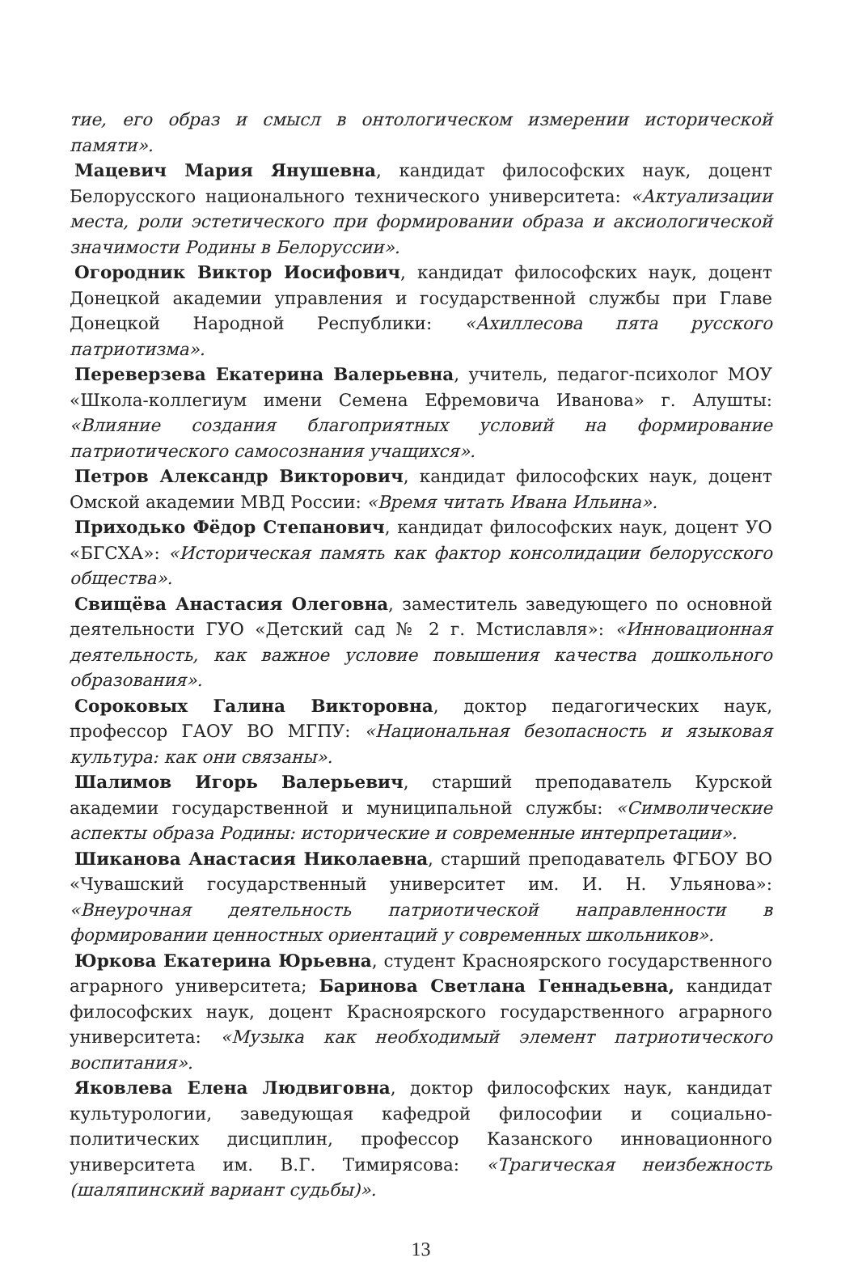тие, его образ и смысл в онтологическом измерении исторической памяти».
Мацевич Мария Янушевна, кандидат философских наук, доцент Белорусского национального технического университета: «Актуализации места, роли эстетического при формировании образа и аксиологической значимости Родины в Белоруссии».
Огородник Виктор Иосифович, кандидат философских наук, доцент Донецкой академии управления и государственной службы при Главе Донецкой Народной Республики: «Ахиллесова пята русского патриотизма».
Переверзева Екатерина Валерьевна, учитель, педагог-психолог МОУ «Школа-коллегиум имени Семена Ефремовича Иванова» г. Алушты: «Влияние создания благоприятных условий на формирование патриотического самосознания учащихся».
Петров Александр Викторович, кандидат философских наук, доцент Омской академии МВД России: «Время читать Ивана Ильина».
Приходько Фёдор Степанович, кандидат философских наук, доцент УО «БГСХА»: «Историческая память как фактор консолидации белорусского общества».
Свищёва Анастасия Олеговна, заместитель заведующего по основной деятельности ГУО «Детский сад № 2 г. Мстиславля»: «Инновационная деятельность, как важное условие повышения качества дошкольного образования».
Сороковых Галина Викторовна, доктор педагогических наук, профессор ГАОУ ВО МГПУ: «Национальная безопасность и языковая культура: как они связаны».
Шалимов Игорь Валерьевич, старший преподаватель Курской академии государственной и муниципальной службы: «Символические аспекты образа Родины: исторические и современные интерпретации».
Шиканова Анастасия Николаевна, старший преподаватель ФГБОУ ВО «Чувашский государственный университет им. И. Н. Ульянова»: «Внеурочная деятельность патриотической направленности в формировании ценностных ориентаций у современных школьников».
Юркова Екатерина Юрьевна, студент Красноярского государственного аграрного университета; Баринова Светлана Геннадьевна, кандидат философских наук, доцент Красноярского государственного аграрного университета: «Музыка как необходимый элемент патриотического воспитания».
Яковлева Елена Людвиговна, доктор философских наук, кандидат культурологии, заведующая кафедрой философии и социально-политических дисциплин, профессор Казанского инновационного университета им. В.Г. Тимирясова: «Трагическая неизбежность (шаляпинский вариант судьбы)».
13